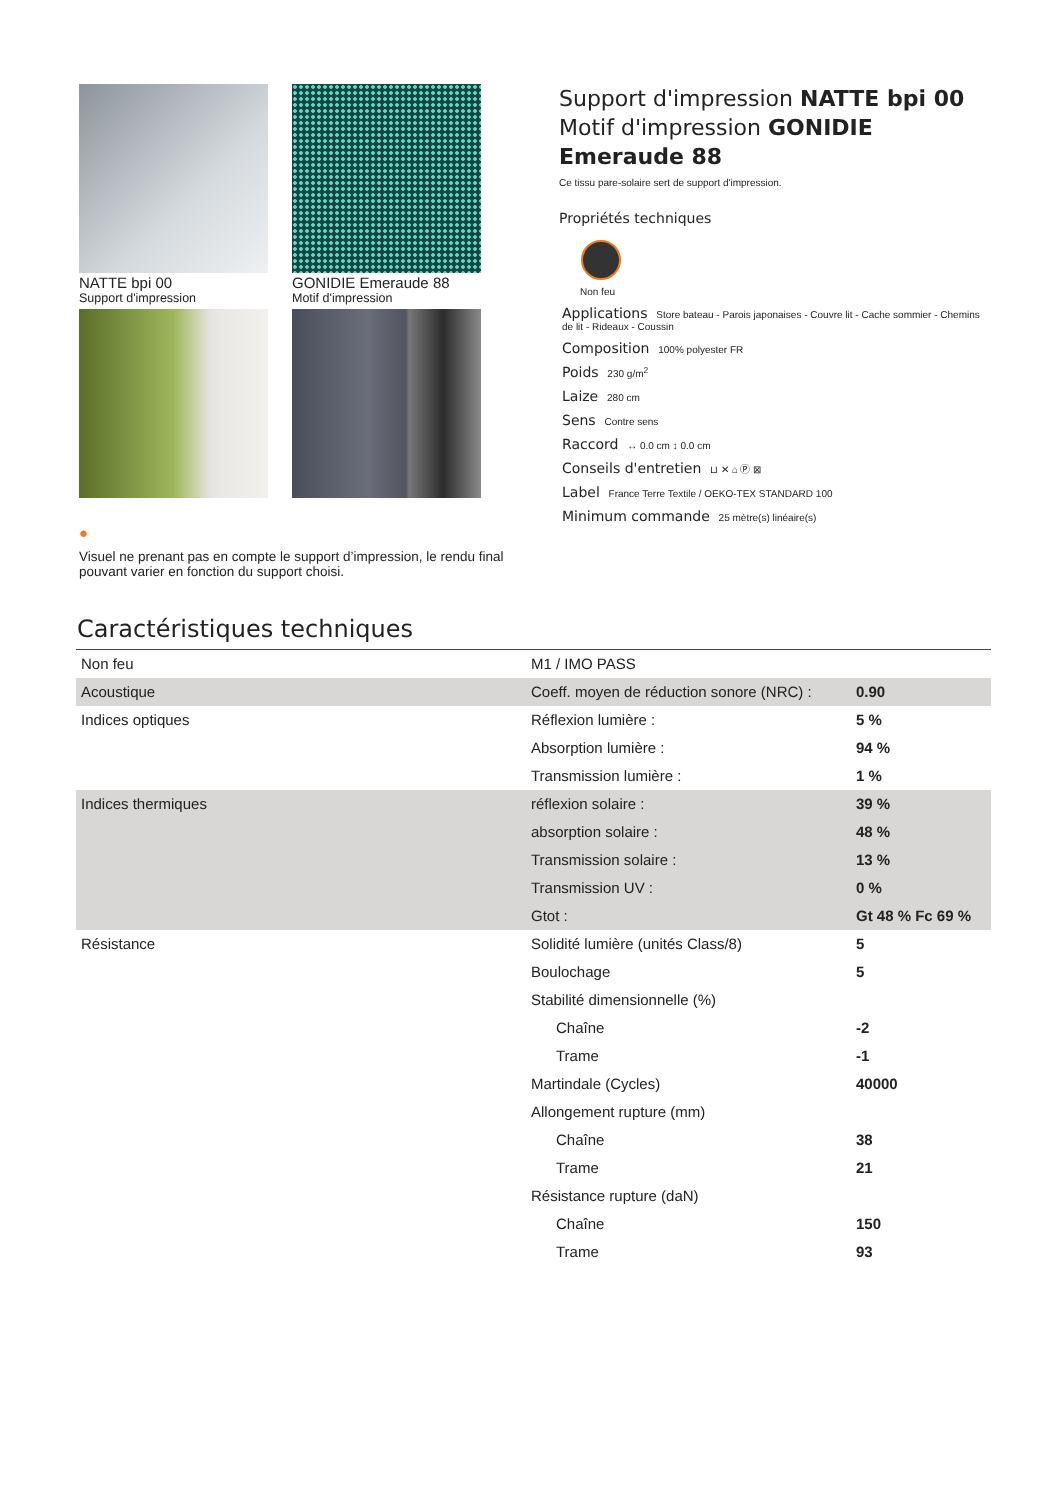NATTE bpi 00
Support d'impression
GONIDIE Emeraude 88
Motif d'impression
●
Visuel ne prenant pas en compte le support d’impression, le rendu final pouvant varier en fonction du support choisi.
Support d'impression NATTE bpi 00
Motif d'impression GONIDIE Emeraude 88
Ce tissu pare-solaire sert de support d'impression.
Propriétés techniques
Non feu
Applications Store bateau - Parois japonaises - Couvre lit - Cache sommier - Chemins de lit - Rideaux - Coussin
Composition 100% polyester FR
Poids 230 g/m<sup>2</sup>
Laize 280 cm
Sens Contre sens
Raccord ↔ 0.0 cm ↕ 0.0 cm
Conseils d'entretien ⊔ ✕ ⌂ Ⓟ ⊠
Label France Terre Textile / OEKO-TEX STANDARD 100
Minimum commande 25 mètre(s) linéaire(s)
Caractéristiques techniques
| Non feu | M1 / IMO PASS | |
| Acoustique | Coeff. moyen de réduction sonore (NRC) : | 0.90 |
| Indices optiques | Réflexion lumière : | 5 % |
| | Absorption lumière : | 94 % |
| | Transmission lumière : | 1 % |
| Indices thermiques | réflexion solaire : | 39 % |
| | absorption solaire : | 48 % |
| | Transmission solaire : | 13 % |
| | Transmission UV : | 0 % |
| | Gtot : | Gt 48 % Fc 69 % |
| Résistance | Solidité lumière (unités Class/8) | 5 |
| | Boulochage | 5 |
| | Stabilité dimensionnelle (%) | |
| | Chaîne | -2 |
| | Trame | -1 |
| | Martindale (Cycles) | 40000 |
| | Allongement rupture (mm) | |
| | Chaîne | 38 |
| | Trame | 21 |
| | Résistance rupture (daN) | |
| | Chaîne | 150 |
| | Trame | 93 |